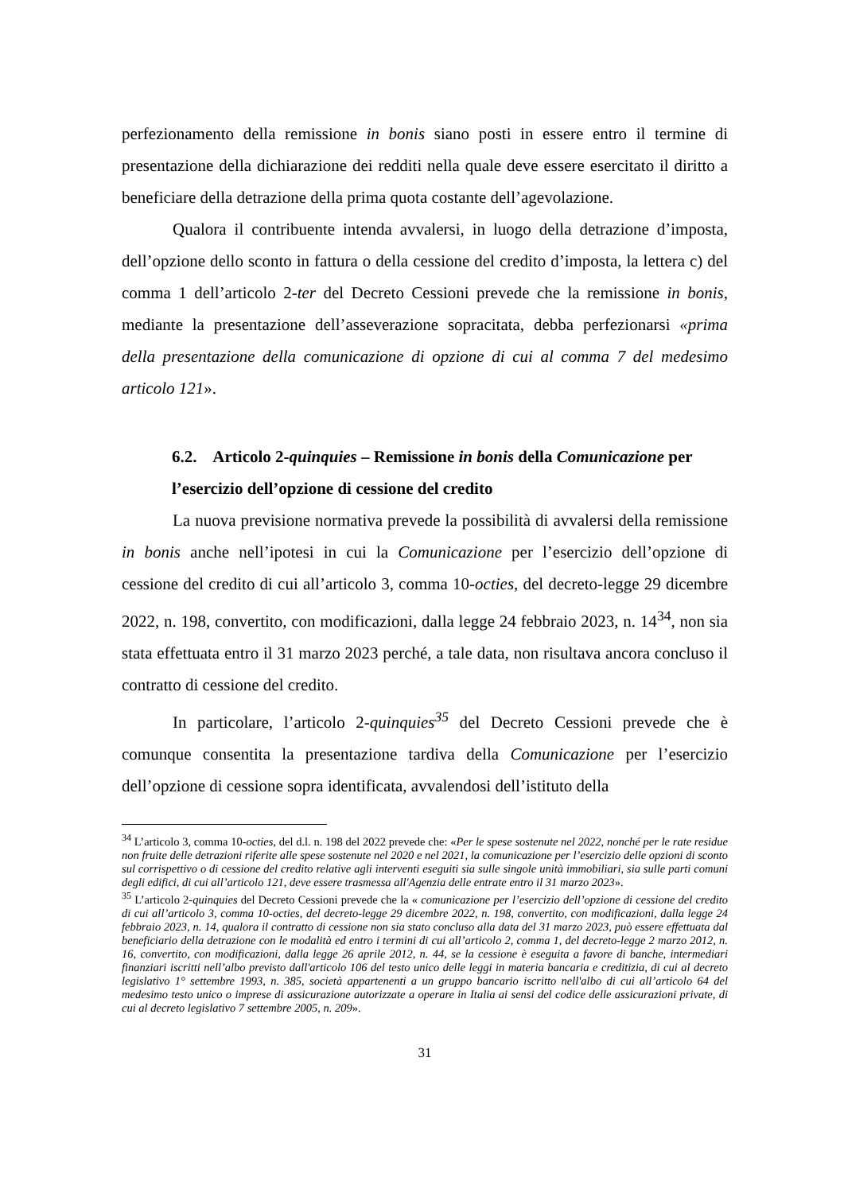perfezionamento della remissione in bonis siano posti in essere entro il termine di presentazione della dichiarazione dei redditi nella quale deve essere esercitato il diritto a beneficiare della detrazione della prima quota costante dell’agevolazione.
Qualora il contribuente intenda avvalersi, in luogo della detrazione d’imposta, dell’opzione dello sconto in fattura o della cessione del credito d’imposta, la lettera c) del comma 1 dell’articolo 2-ter del Decreto Cessioni prevede che la remissione in bonis, mediante la presentazione dell’asseverazione sopracitata, debba perfezionarsi «prima della presentazione della comunicazione di opzione di cui al comma 7 del medesimo articolo 121».
6.2. Articolo 2-quinquies – Remissione in bonis della Comunicazione per l’esercizio dell’opzione di cessione del credito
La nuova previsione normativa prevede la possibilità di avvalersi della remissione in bonis anche nell’ipotesi in cui la Comunicazione per l’esercizio dell’opzione di cessione del credito di cui all’articolo 3, comma 10-octies, del decreto-legge 29 dicembre 2022, n. 198, convertito, con modificazioni, dalla legge 24 febbraio 2023, n. 14<sup>34</sup>, non sia stata effettuata entro il 31 marzo 2023 perché, a tale data, non risultava ancora concluso il contratto di cessione del credito.
In particolare, l’articolo 2-quinquies<sup>35</sup> del Decreto Cessioni prevede che è comunque consentita la presentazione tardiva della Comunicazione per l’esercizio dell’opzione di cessione sopra identificata, avvalendosi dell’istituto della
<sup>34</sup> L’articolo 3, comma 10-octies, del d.l. n. 198 del 2022 prevede che: «Per le spese sostenute nel 2022, nonché per le rate residue non fruite delle detrazioni riferite alle spese sostenute nel 2020 e nel 2021, la comunicazione per l’esercizio delle opzioni di sconto sul corrispettivo o di cessione del credito relative agli interventi eseguiti sia sulle singole unità immobiliari, sia sulle parti comuni degli edifici, di cui all’articolo 121, deve essere trasmessa all'Agenzia delle entrate entro il 31 marzo 2023».
<sup>35</sup> L’articolo 2-quinquies del Decreto Cessioni prevede che la « comunicazione per l’esercizio dell’opzione di cessione del credito di cui all’articolo 3, comma 10-octies, del decreto-legge 29 dicembre 2022, n. 198, convertito, con modificazioni, dalla legge 24 febbraio 2023, n. 14, qualora il contratto di cessione non sia stato concluso alla data del 31 marzo 2023, può essere effettuata dal beneficiario della detrazione con le modalità ed entro i termini di cui all’articolo 2, comma 1, del decreto-legge 2 marzo 2012, n. 16, convertito, con modificazioni, dalla legge 26 aprile 2012, n. 44, se la cessione è eseguita a favore di banche, intermediari finanziari iscritti nell’albo previsto dall'articolo 106 del testo unico delle leggi in materia bancaria e creditizia, di cui al decreto legislativo 1° settembre 1993, n. 385, società appartenenti a un gruppo bancario iscritto nell'albo di cui all’articolo 64 del medesimo testo unico o imprese di assicurazione autorizzate a operare in Italia ai sensi del codice delle assicurazioni private, di cui al decreto legislativo 7 settembre 2005, n. 209».
31